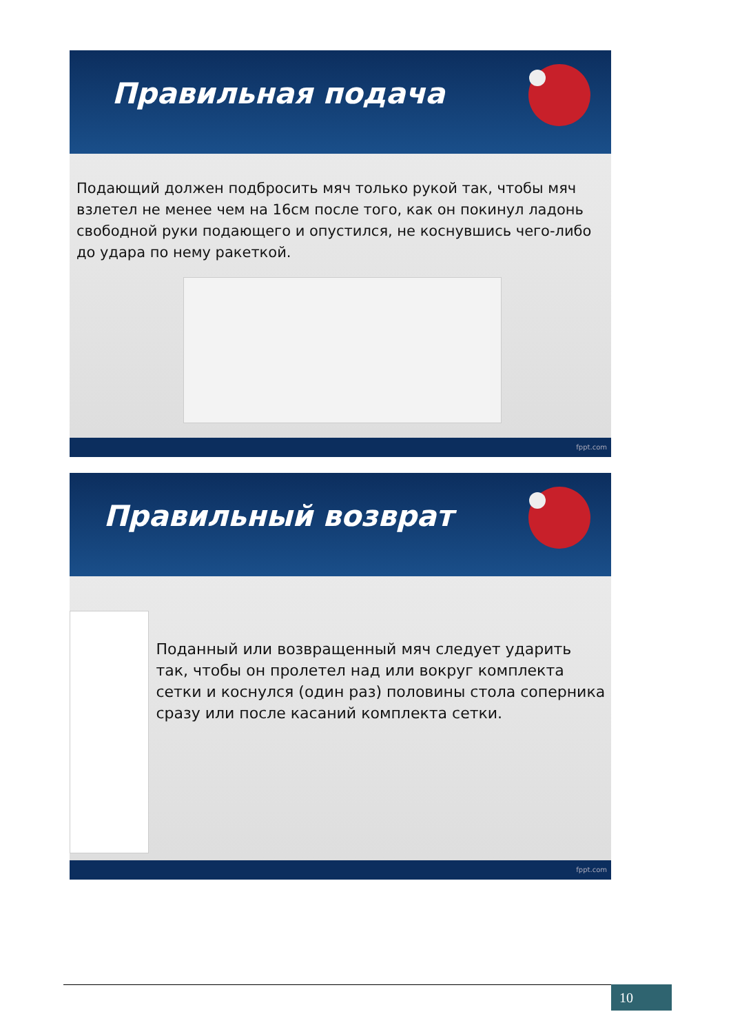Правильная подача
Подающий должен подбросить мяч только рукой так, чтобы мяч взлетел не менее чем на 16см после того, как он покинул ладонь свободной руки подающего и опустился, не коснувшись чего-либо до удара по нему ракеткой.
fppt.com
Правильный возврат
Поданный или возвращенный мяч следует ударить так, чтобы он пролетел над или вокруг комплекта сетки и коснулся (один раз) половины стола соперника сразу или после касаний комплекта сетки.
fppt.com
10